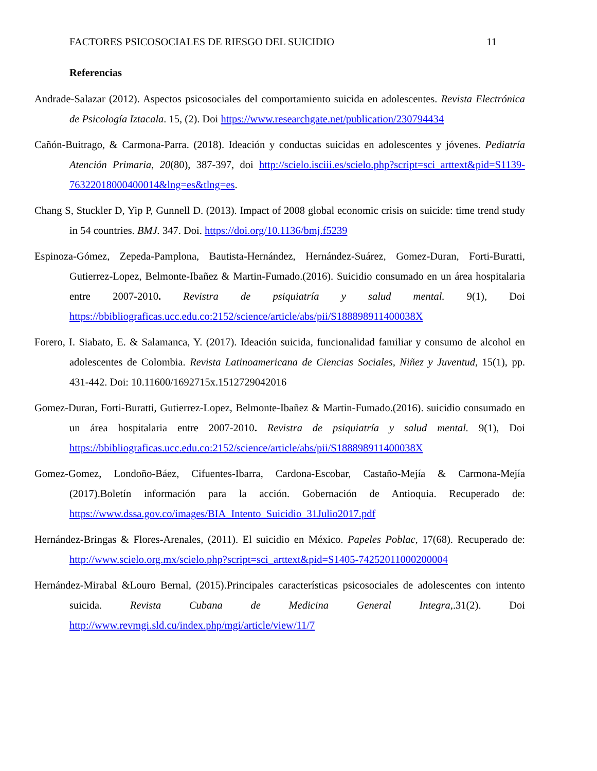FACTORES PSICOSOCIALES DE RIESGO DEL SUICIDIO 11
Referencias
Andrade-Salazar (2012). Aspectos psicosociales del comportamiento suicida en adolescentes. Revista Electrónica de Psicología Iztacala. 15, (2). Doi https://www.researchgate.net/publication/230794434
Cañón-Buitrago, & Carmona-Parra. (2018). Ideación y conductas suicidas en adolescentes y jóvenes. Pediatría Atención Primaria, 20(80), 387-397, doi http://scielo.isciii.es/scielo.php?script=sci_arttext&pid=S1139-76322018000400014&lng=es&tlng=es.
Chang S, Stuckler D, Yip P, Gunnell D. (2013). Impact of 2008 global economic crisis on suicide: time trend study in 54 countries. BMJ. 347. Doi. https://doi.org/10.1136/bmj.f5239
Espinoza-Gómez, Zepeda-Pamplona, Bautista-Hernández, Hernández-Suárez, Gomez-Duran, Forti-Buratti, Gutierrez-Lopez, Belmonte-Ibañez & Martin-Fumado.(2016). Suicidio consumado en un área hospitalaria entre 2007-2010. Revistra de psiquiatría y salud mental. 9(1), Doi https://bbibliograficas.ucc.edu.co:2152/science/article/abs/pii/S188898911400038X
Forero, I. Siabato, E. & Salamanca, Y. (2017). Ideación suicida, funcionalidad familiar y consumo de alcohol en adolescentes de Colombia. Revista Latinoamericana de Ciencias Sociales, Niñez y Juventud, 15(1), pp. 431-442. Doi: 10.11600/1692715x.1512729042016
Gomez-Duran, Forti-Buratti, Gutierrez-Lopez, Belmonte-Ibañez & Martin-Fumado.(2016). suicidio consumado en un área hospitalaria entre 2007-2010. Revistra de psiquiatría y salud mental. 9(1), Doi https://bbibliograficas.ucc.edu.co:2152/science/article/abs/pii/S188898911400038X
Gomez-Gomez, Londoño-Báez, Cifuentes-Ibarra, Cardona-Escobar, Castaño-Mejía & Carmona-Mejía (2017).Boletín información para la acción. Gobernación de Antioquia. Recuperado de: https://www.dssa.gov.co/images/BIA_Intento_Suicidio_31Julio2017.pdf
Hernández-Bringas & Flores-Arenales, (2011). El suicidio en México. Papeles Poblac, 17(68). Recuperado de: http://www.scielo.org.mx/scielo.php?script=sci_arttext&pid=S1405-74252011000200004
Hernández-Mirabal &Louro Bernal, (2015).Principales características psicosociales de adolescentes con intento suicida. Revista Cubana de Medicina General Integra,.31(2). Doi http://www.revmgi.sld.cu/index.php/mgi/article/view/11/7